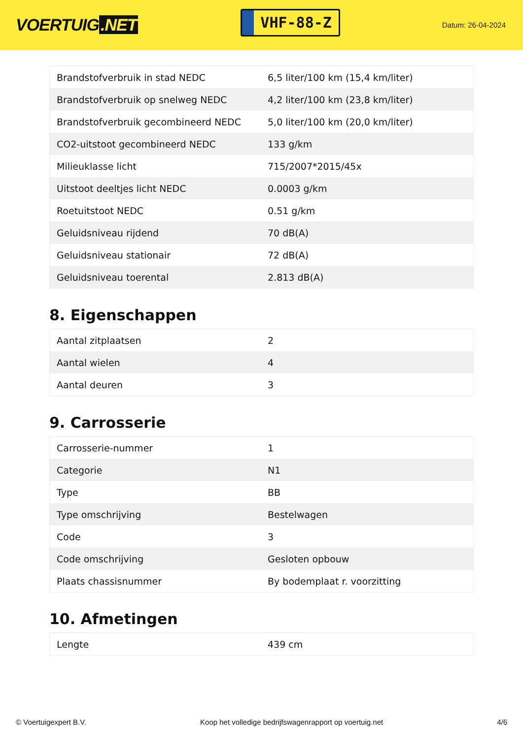VOERTUIG.NET
VHF-88-Z
Datum: 26-04-2024
| Brandstofverbruik in stad NEDC | 6,5 liter/100 km (15,4 km/liter) |
| Brandstofverbruik op snelweg NEDC | 4,2 liter/100 km (23,8 km/liter) |
| Brandstofverbruik gecombineerd NEDC | 5,0 liter/100 km (20,0 km/liter) |
| CO2-uitstoot gecombineerd NEDC | 133 g/km |
| Milieuklasse licht | 715/2007*2015/45x |
| Uitstoot deeltjes licht NEDC | 0.0003 g/km |
| Roetuitstoot NEDC | 0.51 g/km |
| Geluidsniveau rijdend | 70 dB(A) |
| Geluidsniveau stationair | 72 dB(A) |
| Geluidsniveau toerental | 2.813 dB(A) |
8. Eigenschappen
| Aantal zitplaatsen | 2 |
| Aantal wielen | 4 |
| Aantal deuren | 3 |
9. Carrosserie
| Carrosserie-nummer | 1 |
| Categorie | N1 |
| Type | BB |
| Type omschrijving | Bestelwagen |
| Code | 3 |
| Code omschrijving | Gesloten opbouw |
| Plaats chassisnummer | By bodemplaat r. voorzitting |
10. Afmetingen
| Lengte | 439 cm |
© Voertuigexpert B.V. Koop het volledige bedrijfswagenrapport op voertuig.net 4/6